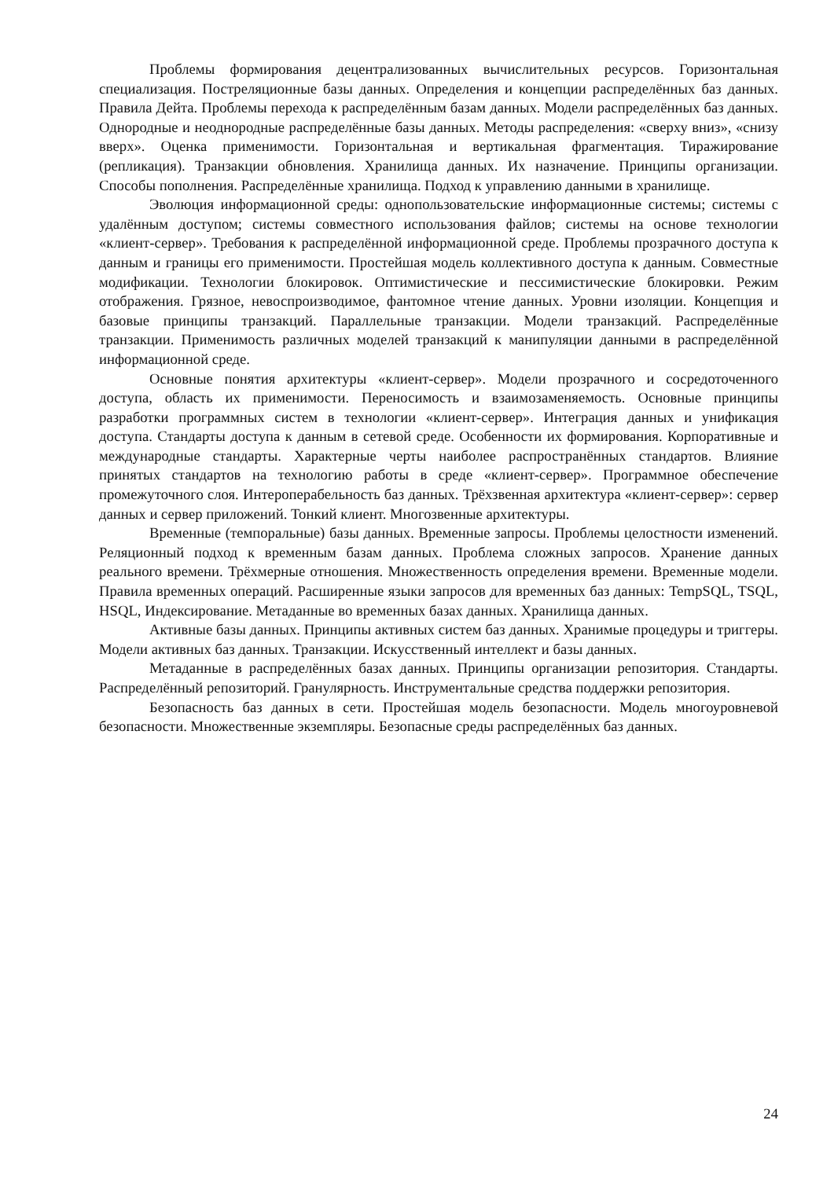Проблемы формирования децентрализованных вычислительных ресурсов. Горизонтальная специализация. Постреляционные базы данных. Определения и концепции распределённых баз данных. Правила Дейта. Проблемы перехода к распределённым базам данных. Модели распределённых баз данных. Однородные и неоднородные распределённые базы данных. Методы распределения: «сверху вниз», «снизу вверх». Оценка применимости. Горизонтальная и вертикальная фрагментация. Тиражирование (репликация). Транзакции обновления. Хранилища данных. Их назначение. Принципы организации. Способы пополнения. Распределённые хранилища. Подход к управлению данными в хранилище.
Эволюция информационной среды: однопользовательские информационные системы; системы с удалённым доступом; системы совместного использования файлов; системы на основе технологии «клиент-сервер». Требования к распределённой информационной среде. Проблемы прозрачного доступа к данным и границы его применимости. Простейшая модель коллективного доступа к данным. Совместные модификации. Технологии блокировок. Оптимистические и пессимистические блокировки. Режим отображения. Грязное, невоспроизводимое, фантомное чтение данных. Уровни изоляции. Концепция и базовые принципы транзакций. Параллельные транзакции. Модели транзакций. Распределённые транзакции. Применимость различных моделей транзакций к манипуляции данными в распределённой информационной среде.
Основные понятия архитектуры «клиент-сервер». Модели прозрачного и сосредоточенного доступа, область их применимости. Переносимость и взаимозаменяемость. Основные принципы разработки программных систем в технологии «клиент-сервер». Интеграция данных и унификация доступа. Стандарты доступа к данным в сетевой среде. Особенности их формирования. Корпоративные и международные стандарты. Характерные черты наиболее распространённых стандартов. Влияние принятых стандартов на технологию работы в среде «клиент-сервер». Программное обеспечение промежуточного слоя. Интероперабельность баз данных. Трёхзвенная архитектура «клиент-сервер»: сервер данных и сервер приложений. Тонкий клиент. Многозвенные архитектуры.
Временные (темпоральные) базы данных. Временные запросы. Проблемы целостности изменений. Реляционный подход к временным базам данных. Проблема сложных запросов. Хранение данных реального времени. Трёхмерные отношения. Множественность определения времени. Временные модели. Правила временных операций. Расширенные языки запросов для временных баз данных: TempSQL, TSQL, HSQL, Индексирование. Метаданные во временных базах данных. Хранилища данных.
Активные базы данных. Принципы активных систем баз данных. Хранимые процедуры и триггеры. Модели активных баз данных. Транзакции. Искусственный интеллект и базы данных.
Метаданные в распределённых базах данных. Принципы организации репозитория. Стандарты. Распределённый репозиторий. Гранулярность. Инструментальные средства поддержки репозитория.
Безопасность баз данных в сети. Простейшая модель безопасности. Модель многоуровневой безопасности. Множественные экземпляры. Безопасные среды распределённых баз данных.
24